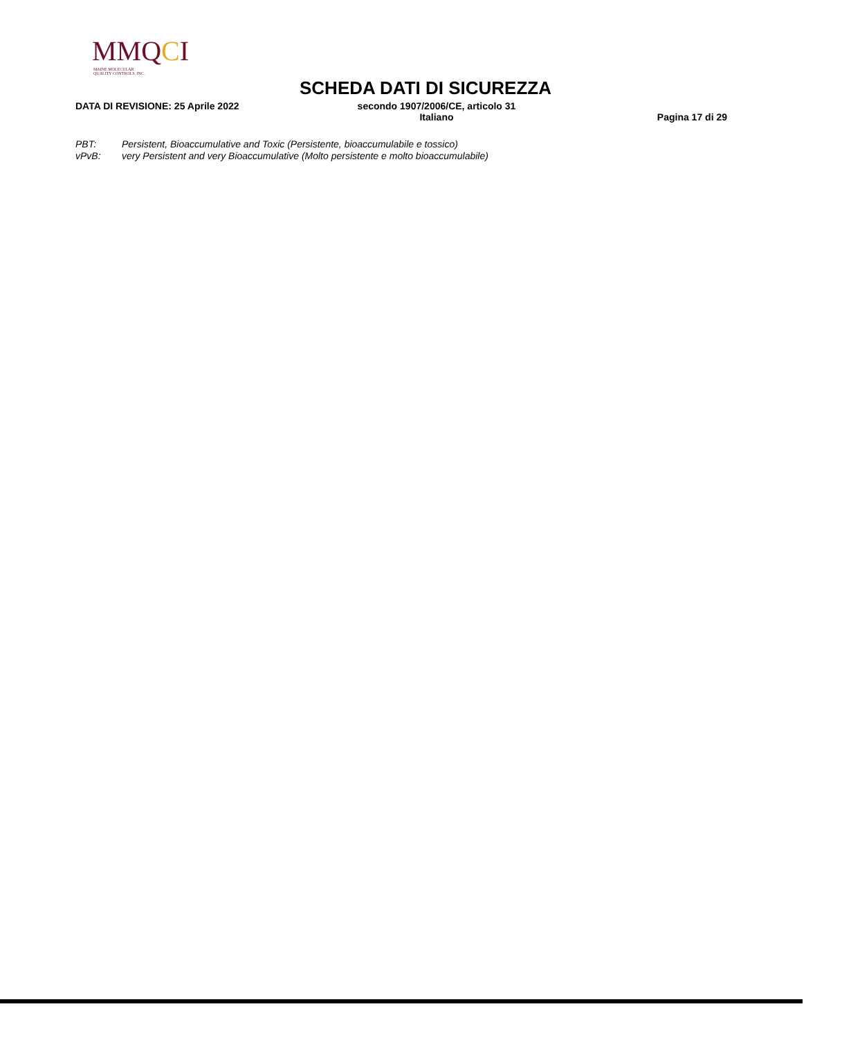MMQCI
MAINE MOLECULAR
QUALITY CONTROLS, INC.
SCHEDA DATI DI SICUREZZA
DATA DI REVISIONE: 25 Aprile 2022
secondo 1907/2006/CE, articolo 31
Italiano
Pagina 17 di 29
PBT: Persistent, Bioaccumulative and Toxic (Persistente, bioaccumulabile e tossico)
vPvB: very Persistent and very Bioaccumulative (Molto persistente e molto bioaccumulabile)